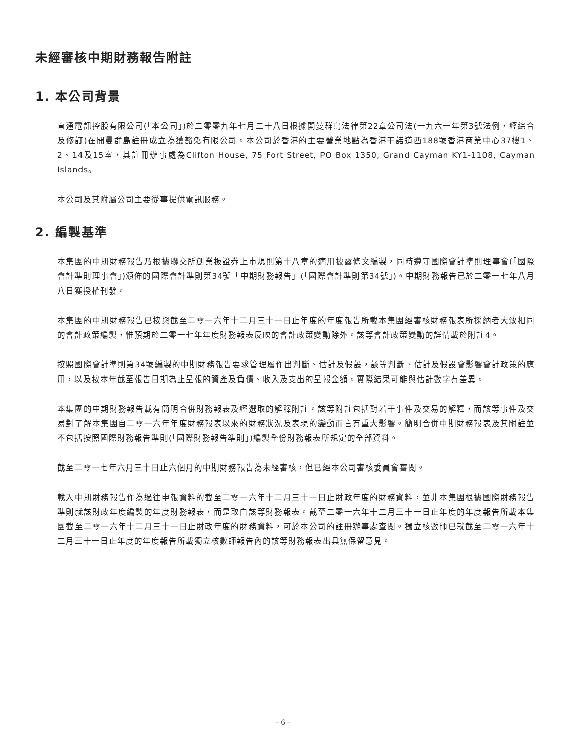未經審核中期財務報告附註
1. 本公司背景
直通電訊控股有限公司(「本公司」)於二零零九年七月二十八日根據開曼群島法律第22章公司法(一九六一年第3號法例，經綜合及修訂)在開曼群島註冊成立為獲豁免有限公司。本公司於香港的主要營業地點為香港干諾道西188號香港商業中心37樓1、2、14及15室，其註冊辦事處為Clifton House, 75 Fort Street, PO Box 1350, Grand Cayman KY1-1108, Cayman Islands。
本公司及其附屬公司主要從事提供電訊服務。
2. 編製基準
本集團的中期財務報告乃根據聯交所創業板證券上市規則第十八章的適用披露條文編製，同時遵守國際會計準則理事會(「國際會計準則理事會」)頒佈的國際會計準則第34號「中期財務報告」(「國際會計準則第34號」)。中期財務報告已於二零一七年八月八日獲授權刊發。
本集團的中期財務報告已按與截至二零一六年十二月三十一日止年度的年度報告所載本集團經審核財務報表所採納者大致相同的會計政策編製，惟預期於二零一七年年度財務報表反映的會計政策變動除外。該等會計政策變動的詳情載於附註4。
按照國際會計準則第34號編製的中期財務報告要求管理層作出判斷、估計及假設，該等判斷、估計及假設會影響會計政策的應用，以及按本年截至報告日期為止呈報的資產及負債、收入及支出的呈報金額。實際結果可能與估計數字有差異。
本集團的中期財務報告載有簡明合併財務報表及經選取的解釋附註。該等附註包括對若干事件及交易的解釋，而該等事件及交易對了解本集團自二零一六年年度財務報表以來的財務狀況及表現的變動而言有重大影響。簡明合併中期財務報表及其附註並不包括按照國際財務報告準則(「國際財務報告準則」)編製全份財務報表所規定的全部資料。
截至二零一七年六月三十日止六個月的中期財務報告為未經審核，但已經本公司審核委員會審閱。
載入中期財務報告作為過往申報資料的截至二零一六年十二月三十一日止財政年度的財務資料，並非本集團根據國際財務報告準則就該財政年度編製的年度財務報表，而是取自該等財務報表。截至二零一六年十二月三十一日止年度的年度報告所載本集團截至二零一六年十二月三十一日止財政年度的財務資料，可於本公司的註冊辦事處查閱。獨立核數師已就截至二零一六年十二月三十一日止年度的年度報告所載獨立核數師報告內的該等財務報表出具無保留意見。
– 6 –